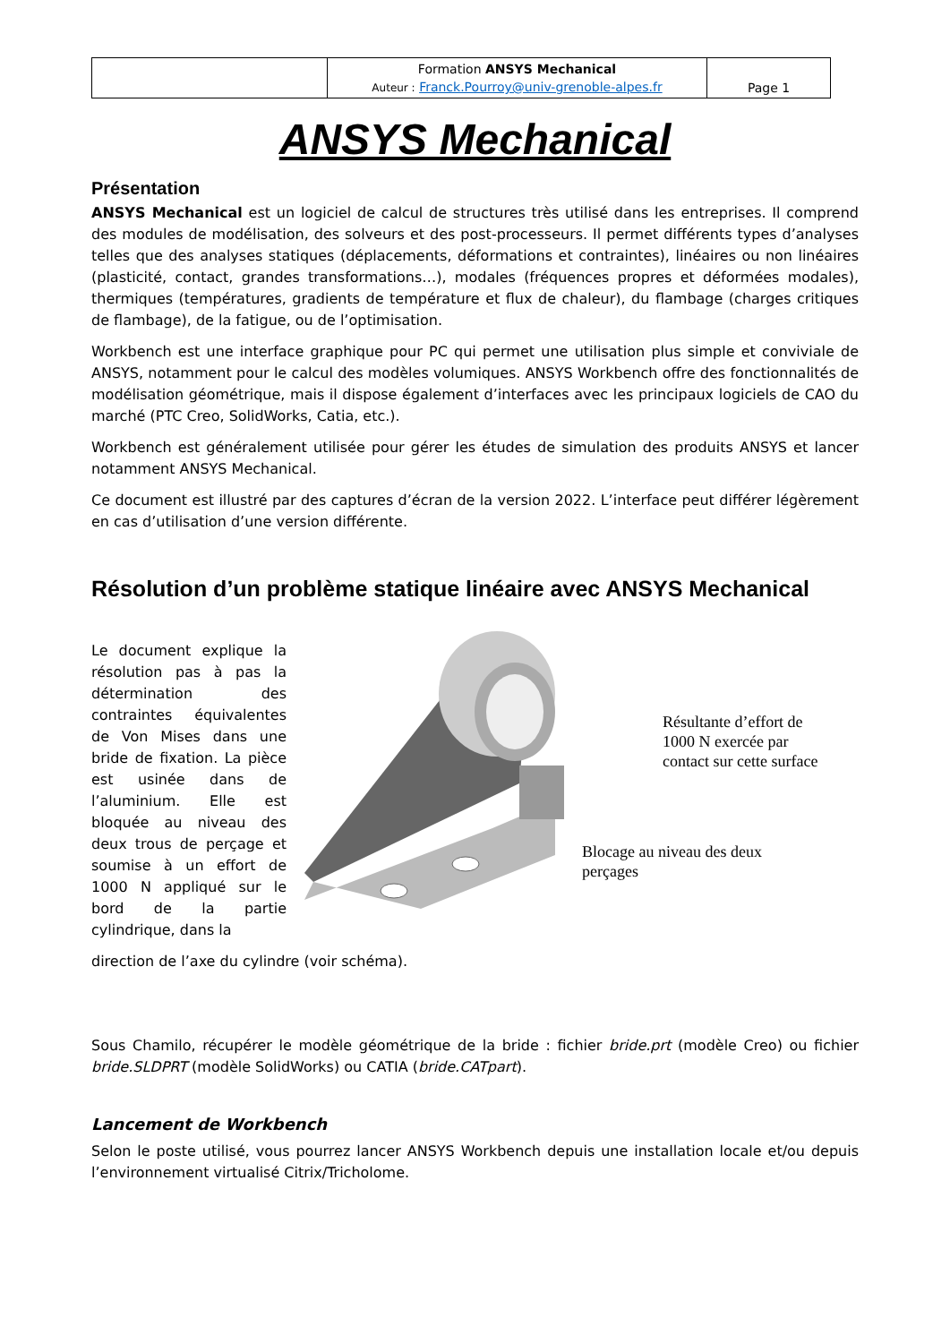| | Formation ANSYS Mechanical Auteur : Franck.Pourroy@univ-grenoble-alpes.fr | Page 1 |
ANSYS Mechanical
Présentation
ANSYS Mechanical est un logiciel de calcul de structures très utilisé dans les entreprises. Il comprend des modules de modélisation, des solveurs et des post-processeurs. Il permet différents types d’analyses telles que des analyses statiques (déplacements, déformations et contraintes), linéaires ou non linéaires (plasticité, contact, grandes transformations…), modales (fréquences propres et déformées modales), thermiques (températures, gradients de température et flux de chaleur), du flambage (charges critiques de flambage), de la fatigue, ou de l’optimisation.
Workbench est une interface graphique pour PC qui permet une utilisation plus simple et conviviale de ANSYS, notamment pour le calcul des modèles volumiques. ANSYS Workbench offre des fonctionnalités de modélisation géométrique, mais il dispose également d’interfaces avec les principaux logiciels de CAO du marché (PTC Creo, SolidWorks, Catia, etc.).
Workbench est généralement utilisée pour gérer les études de simulation des produits ANSYS et lancer notamment ANSYS Mechanical.
Ce document est illustré par des captures d’écran de la version 2022. L’interface peut différer légèrement en cas d’utilisation d’une version différente.
Résolution d’un problème statique linéaire avec ANSYS Mechanical
Le document explique la résolution pas à pas la détermination des contraintes équivalentes de Von Mises dans une bride de fixation. La pièce est usinée dans de l’aluminium. Elle est bloquée au niveau des deux trous de perçage et soumise à un effort de 1000 N appliqué sur le bord de la partie cylindrique, dans la
Résultante d’effort de 1000 N exercée par contact sur cette surface
Blocage au niveau des deux perçages
direction de l’axe du cylindre (voir schéma).
Sous Chamilo, récupérer le modèle géométrique de la bride : fichier bride.prt (modèle Creo) ou fichier bride.SLDPRT (modèle SolidWorks) ou CATIA (bride.CATpart).
Lancement de Workbench
Selon le poste utilisé, vous pourrez lancer ANSYS Workbench depuis une installation locale et/ou depuis l’environnement virtualisé Citrix/Tricholome.